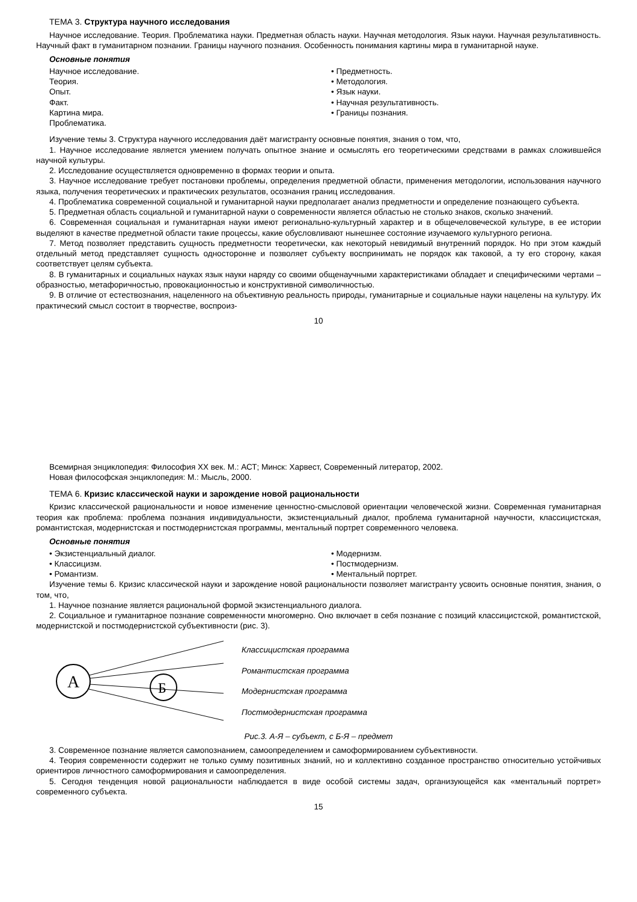ТЕМА 3. Структура научного исследования
Научное исследование. Теория. Проблематика науки. Предметная область науки. Научная методология. Язык науки. Научная результативность. Научный факт в гуманитарном познании. Границы научного познания. Особенность понимания картины мира в гуманитарной науке.
Основные понятия
Научное исследование.
Теория.
Опыт.
Факт.
Картина мира.
Проблематика.
• Предметность.
• Методология.
• Язык науки.
• Научная результативность.
• Границы познания.
Изучение темы 3. Структура научного исследования даёт магистранту основные понятия, знания о том, что,
1. Научное исследование является умением получать опытное знание и осмыслять его теоретическими средствами в рамках сложившейся научной культуры.
2. Исследование осуществляется одновременно в формах теории и опыта.
3. Научное исследование требует постановки проблемы, определения предметной области, применения методологии, использования научного языка, получения теоретических и практических результатов, осознания границ исследования.
4. Проблематика современной социальной и гуманитарной науки предполагает анализ предметности и определение познающего субъекта.
5. Предметная область социальной и гуманитарной науки о современности является областью не столько знаков, сколько значений.
6. Современная социальная и гуманитарная науки имеют регионально-культурный характер и в общечеловеческой культуре, в ее истории выделяют в качестве предметной области такие процессы, какие обусловливают нынешнее состояние изучаемого культурного региона.
7. Метод позволяет представить сущность предметности теоретически, как некоторый невидимый внутренний порядок. Но при этом каждый отдельный метод представляет сущность односторонне и позволяет субъекту воспринимать не порядок как таковой, а ту его сторону, какая соответствует целям субъекта.
8. В гуманитарных и социальных науках язык науки наряду со своими общенаучными характеристиками обладает и специфическими чертами – образностью, метафоричностью, провокационностью и конструктивной символичностью.
9. В отличие от естествознания, нацеленного на объективную реальность природы, гуманитарные и социальные науки нацелены на культуру. Их практический смысл состоит в творчестве, воспроиз-
10
Всемирная энциклопедия: Философия XX век. М.: АСТ; Минск: Харвест, Современный литератор, 2002.
Новая философская энциклопедия: М.: Мысль, 2000.
ТЕМА 6. Кризис классической науки и зарождение новой рациональности
Кризис классической рациональности и новое изменение ценностно-смысловой ориентации человеческой жизни. Современная гуманитарная теория как проблема: проблема познания индивидуальности, экзистенциальный диалог, проблема гуманитарной научности, классицистская, романтистская, модернистская и постмодернистская программы, ментальный портрет современного человека.
Основные понятия
• Экзистенциальный диалог.
• Классицизм.
• Романтизм.
• Модернизм.
• Постмодернизм.
• Ментальный портрет.
Изучение темы 6. Кризис классической науки и зарождение новой рациональности позволяет магистранту усвоить основные понятия, знания, о том, что,
1. Научное познание является рациональной формой экзистенциального диалога.
2. Социальное и гуманитарное познание современности многомерно. Оно включает в себя познание с позиций классицистской, романтистской, модернистской и постмодернистской субъективности (рис. 3).
А
Б
Классицистская программа
Романтистская программа
Модернистская программа
Постмодернистская программа
Рис.3. А-Я – субъект, с Б-Я – предмет
3. Современное познание является самопознанием, самоопределением и самоформированием субъективности.
4. Теория современности содержит не только сумму позитивных знаний, но и коллективно созданное пространство относительно устойчивых ориентиров личностного самоформирования и самоопределения.
5. Сегодня тенденция новой рациональности наблюдается в виде особой системы задач, организующейся как «ментальный портрет» современного субъекта.
15